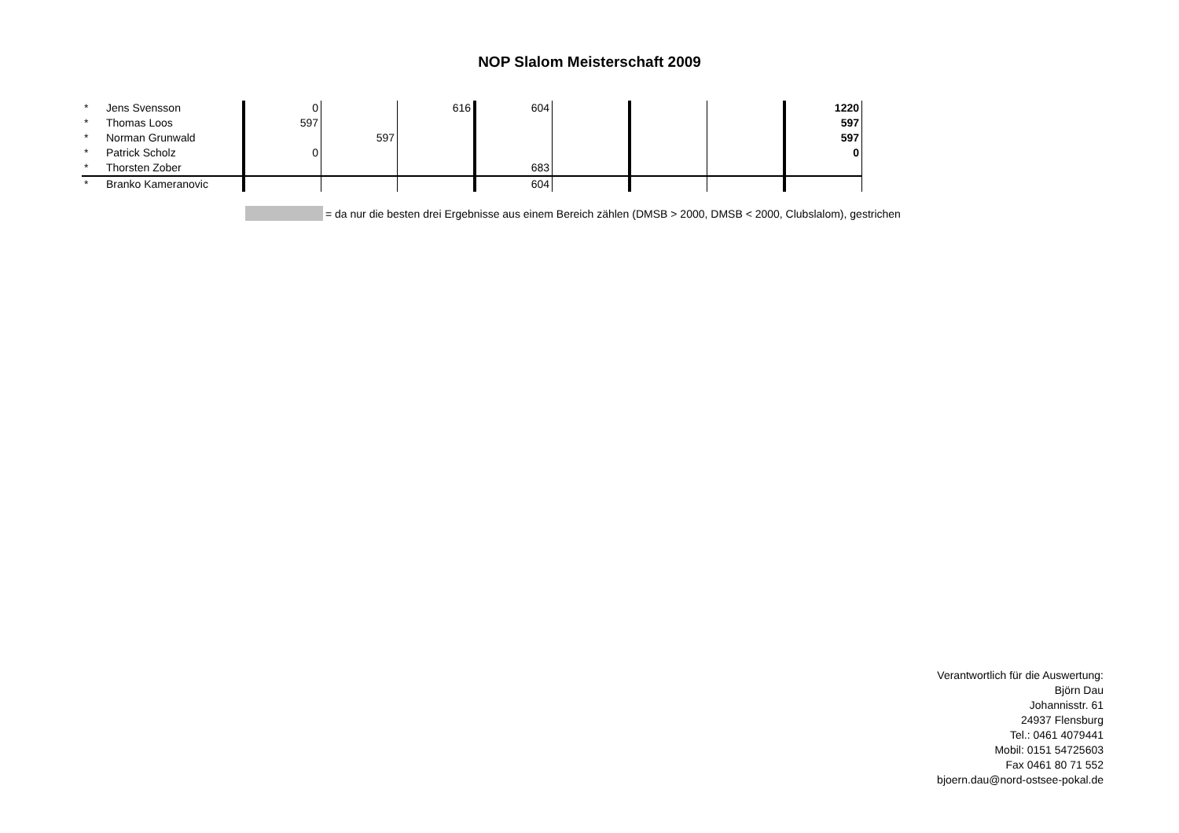NOP Slalom Meisterschaft 2009
| * | Jens Svensson | 0 | | 616 | 604 | | | | 1220 |
| * | Thomas Loos | 597 | | | | | | | 597 |
| * | Norman Grunwald | | 597 | | | | | | 597 |
| * | Patrick Scholz | 0 | | | | | | | 0 |
| * | Thorsten Zober | | | | 683 | | | | |
| * | Branko Kameranovic | | | | 604 | | | | |
= da nur die besten drei Ergebnisse aus einem Bereich zählen (DMSB > 2000, DMSB < 2000, Clubslalom), gestrichen
Verantwortlich für die Auswertung:
Björn Dau
Johannisstr. 61
24937 Flensburg
Tel.: 0461 4079441
Mobil: 0151 54725603
Fax 0461 80 71 552
bjoern.dau@nord-ostsee-pokal.de